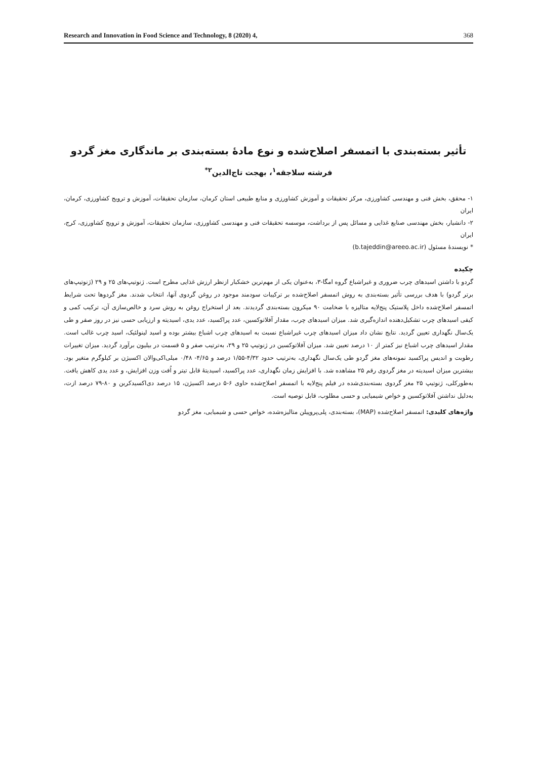Research and Innovation in Food Science and Technology, 8 (2020) 4, 368
تأثیر بسته‌بندی با اتمسفر اصلاح‌شده و نوع مادۀ بسته‌بندی بر ماندگاری مغز گردو
فرشته سلاجقه<sup>۱</sup>، بهجت تاج‌الدین<sup>۲*</sup>
۱- محقق، بخش فنی و مهندسی کشاورزی، مرکز تحقیقات و آموزش کشاورزی و منابع طبیعی استان کرمان، سازمان تحقیقات، آموزش و ترویج کشاورزی، کرمان، ایران
۲- دانشیار، بخش مهندسی صنایع غذایی و مسائل پس از برداشت، موسسه تحقیقات فنی و مهندسی کشاورزی، سازمان تحقیقات، آموزش و ترویج کشاورزی، کرج، ایران
* نویسندۀ مسئول (b.tajeddin@areeo.ac.ir)
چکیده
گردو با داشتن اسیدهای چرب ضروری و غیراشباع گروه امگا-۳، به‌عنوان یکی از مهم‌ترین خشکبار ازنظر ارزش غذایی مطرح است. ژنوتیپ‌های ۲۵ و ۲۹ (ژنوتیپ‌های برتر گردو) با هدف بررسی تأثیر بسته‌بندی به روش اتمسفر اصلاح‌شده بر ترکیبات سودمند موجود در روغن گردوی آنها، انتخاب شدند. مغز گردوها تحت شرایط اتمسفر اصلاح‌شده داخل پلاستیک پنج‌لایه متالیزه با ضخامت ۹۰ میکرون بسته‌بندی گردیدند. بعد از استخراج روغن به روش سرد و خالص‌سازی آن، ترکیب کمی و کیفی اسیدهای چرب تشکیل‌دهنده اندازه‌گیری شد. میزان اسیدهای چرب، مقدار آفلاتوکسین، عدد پراکسید، عدد یدی، اسیدیته و ارزیابی حسی نیز در روز صفر و طی یک‌سال نگهداری تعیین گردید. نتایج نشان داد میزان اسیدهای چرب غیراشباع نسبت به اسیدهای چرب اشباع بیشتر بوده و اسید لینولئیک، اسید چرب غالب است. مقدار اسیدهای چرب اشباع نیز کمتر از ۱۰ درصد تعیین شد. میزان آفلاتوکسین در ژنوتیپ ۲۵ و ۲۹، به‌ترتیب صفر و ۵ قسمت در بیلیون برآورد گردید. میزان تغییرات رطوبت و اندیس پراکسید نمونه‌های مغز گردو طی یک‌سال نگهداری، به‌ترتیب حدود ۴/۳۲-۱/۵۵ درصد و ۴/۶۵- ۰/۴۸ میلی‌اکی‌والان اکسیژن بر کیلوگرم متغیر بود. بیشترین میزان اسیدیته در مغز گردوی رقم ۲۵ مشاهده شد. با افزایش زمان نگهداری، عدد پراکسید، اسیدیتۀ قابل تیتر و اُفت وزن افزایش، و عدد یدی کاهش یافت. به‌طورکلی، ژنوتیپ ۲۵ مغز گردوی بسته‌بندی‌شده در فیلم پنج‌لایه با اتمسفر اصلاح‌شده حاوی ۶-۵ درصد اکسیژن، ۱۵ درصد دی‌اکسیدکربن و ۸۰-۷۹ درصد ازت، به‌دلیل نداشتن آفلاتوکسین و خواص شیمیایی و حسی مطلوب، قابل توصیه است.
واژه‌های کلیدی: اتمسفر اصلاح‌شده (MAP)، بسته‌بندی، پلی‌پروپیلن متالیزه‌شده، خواص حسی و شیمیایی، مغز گردو